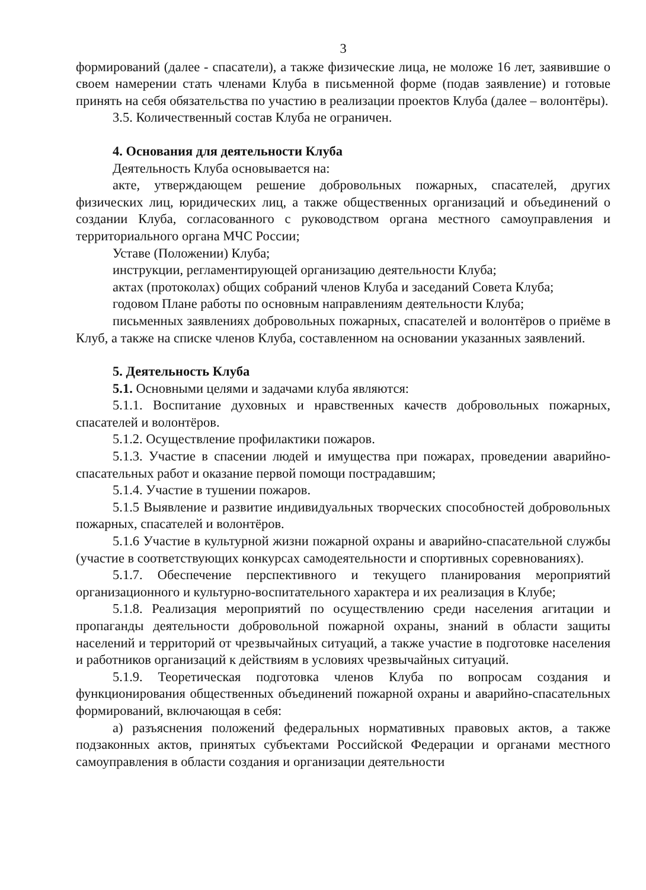3
формирований (далее - спасатели), а также физические лица, не моложе 16 лет, заявившие о своем намерении стать членами Клуба в письменной форме (подав заявление) и готовые принять на себя обязательства по участию в реализации проектов Клуба (далее – волонтёры).
3.5. Количественный состав Клуба не ограничен.
4. Основания для деятельности Клуба
Деятельность Клуба основывается на:
акте, утверждающем решение добровольных пожарных, спасателей, других физических лиц, юридических лиц, а также общественных организаций и объединений о создании Клуба, согласованного с руководством органа местного самоуправления и территориального органа МЧС России;
Уставе (Положении) Клуба;
инструкции, регламентирующей организацию деятельности Клуба;
актах (протоколах) общих собраний членов Клуба и заседаний Совета Клуба;
годовом Плане работы по основным направлениям деятельности Клуба;
письменных заявлениях добровольных пожарных, спасателей и волонтёров о приёме в Клуб, а также на списке членов Клуба, составленном на основании указанных заявлений.
5. Деятельность Клуба
5.1. Основными целями и задачами клуба являются:
5.1.1. Воспитание духовных и нравственных качеств добровольных пожарных, спасателей и волонтёров.
5.1.2. Осуществление профилактики пожаров.
5.1.3. Участие в спасении людей и имущества при пожарах, проведении аварийно-спасательных работ и оказание первой помощи пострадавшим;
5.1.4. Участие в тушении пожаров.
5.1.5 Выявление и развитие индивидуальных творческих способностей добровольных пожарных, спасателей и волонтёров.
5.1.6 Участие в культурной жизни пожарной охраны и аварийно-спасательной службы (участие в соответствующих конкурсах самодеятельности и спортивных соревнованиях).
5.1.7. Обеспечение перспективного и текущего планирования мероприятий организационного и культурно-воспитательного характера и их реализация в Клубе;
5.1.8. Реализация мероприятий по осуществлению среди населения агитации и пропаганды деятельности добровольной пожарной охраны, знаний в области защиты населений и территорий от чрезвычайных ситуаций, а также участие в подготовке населения и работников организаций к действиям в условиях чрезвычайных ситуаций.
5.1.9. Теоретическая подготовка членов Клуба по вопросам создания и функционирования общественных объединений пожарной охраны и аварийно-спасательных формирований, включающая в себя:
а) разъяснения положений федеральных нормативных правовых актов, а также подзаконных актов, принятых субъектами Российской Федерации и органами местного самоуправления в области создания и организации деятельности